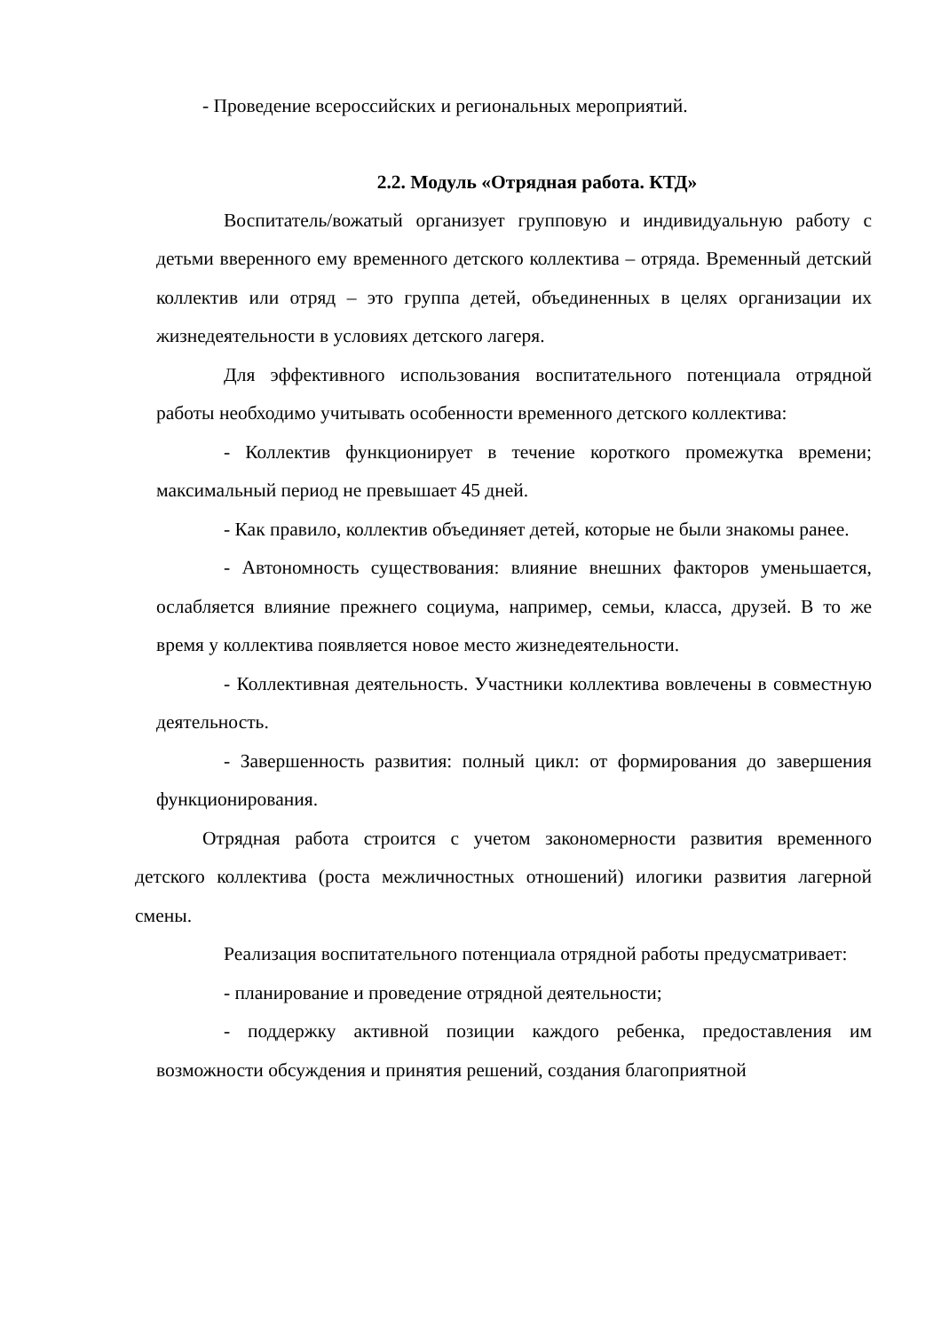- Проведение всероссийских и региональных мероприятий.
2.2. Модуль «Отрядная работа. КТД»
Воспитатель/вожатый организует групповую и индивидуальную работу с детьми вверенного ему временного детского коллектива – отряда. Временный детский коллектив или отряд – это группа детей, объединенных в целях организации их жизнедеятельности в условиях детского лагеря.
Для эффективного использования воспитательного потенциала отрядной работы необходимо учитывать особенности временного детского коллектива:
- Коллектив функционирует в течение короткого промежутка времени; максимальный период не превышает 45 дней.
- Как правило, коллектив объединяет детей, которые не были знакомы ранее.
- Автономность существования: влияние внешних факторов уменьшается, ослабляется влияние прежнего социума, например, семьи, класса, друзей. В то же время у коллектива появляется новое место жизнедеятельности.
- Коллективная деятельность. Участники коллектива вовлечены в совместную деятельность.
- Завершенность развития: полный цикл: от формирования до завершения функционирования.
Отрядная работа строится с учетом закономерности развития временного детского коллектива (роста межличностных отношений) илогики развития лагерной смены.
Реализация воспитательного потенциала отрядной работы предусматривает:
- планирование и проведение отрядной деятельности;
- поддержку активной позиции каждого ребенка, предоставления им возможности обсуждения и принятия решений, создания благоприятной